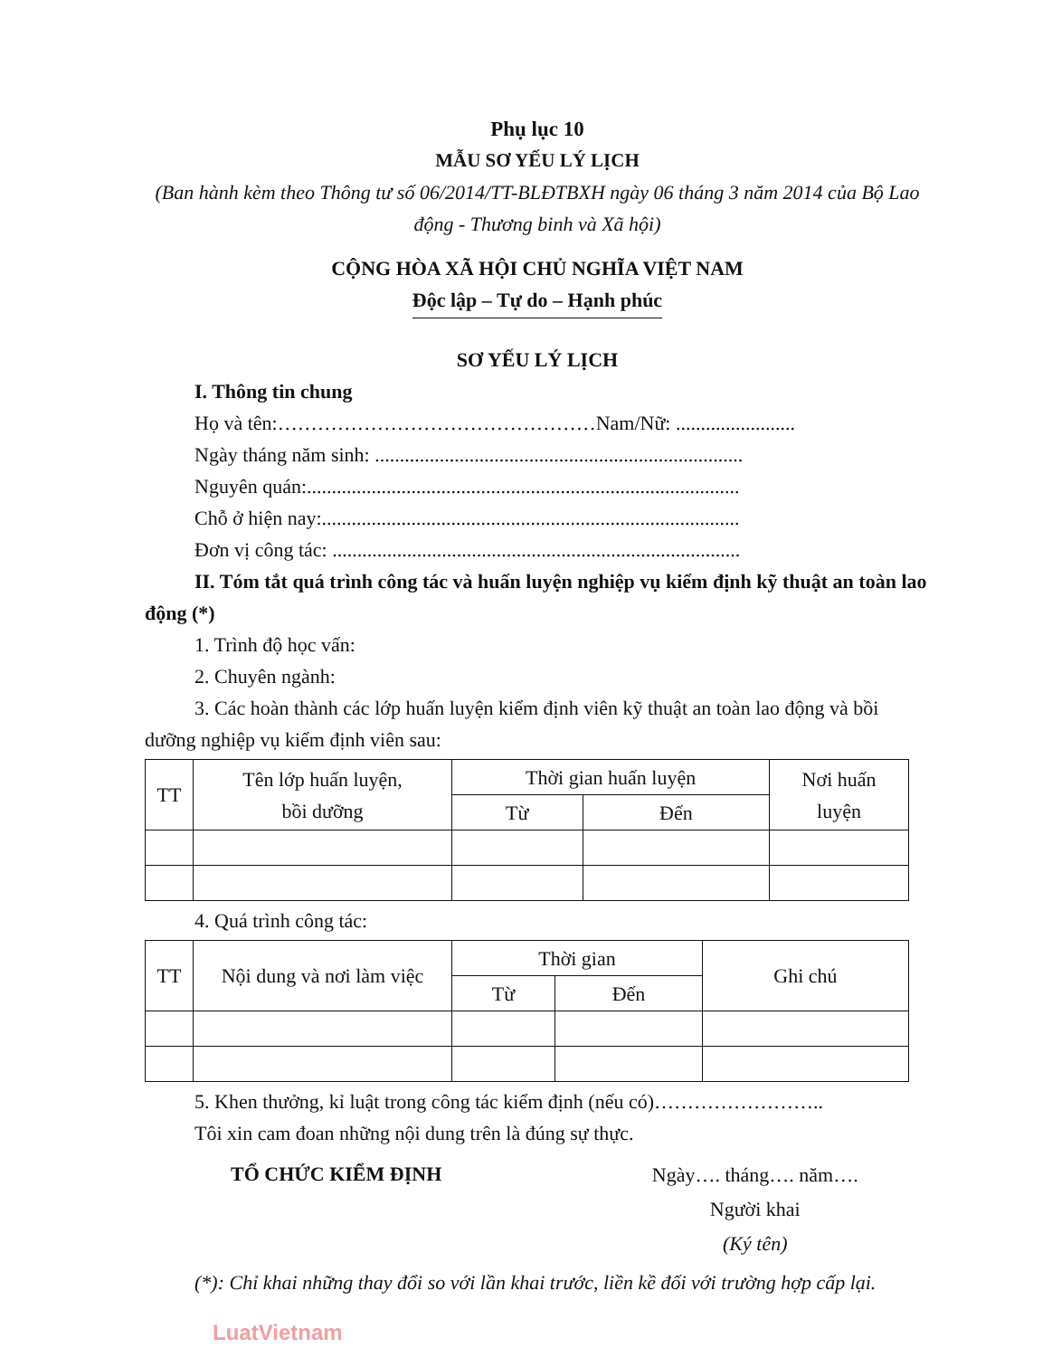Phụ lục 10
MẪU SƠ YẾU LÝ LỊCH
(Ban hành kèm theo Thông tư số 06/2014/TT-BLĐTBXH ngày 06 tháng 3 năm 2014 của Bộ Lao động - Thương binh và Xã hội)
CỘNG HÒA XÃ HỘI CHỦ NGHĨA VIỆT NAM
Độc lập – Tự do – Hạnh phúc
SƠ YẾU LÝ LỊCH
I. Thông tin chung
Họ và tên:…………………………………………Nam/Nữ: ........................
Ngày tháng năm sinh: ..........................................................................
Nguyên quán:.......................................................................................
Chỗ ở hiện nay:....................................................................................
Đơn vị công tác: ..................................................................................
II. Tóm tắt quá trình công tác và huấn luyện nghiệp vụ kiểm định kỹ thuật an toàn lao động (*)
1. Trình độ học vấn:
2. Chuyên ngành:
3. Các hoàn thành các lớp huấn luyện kiểm định viên kỹ thuật an toàn lao động và bồi dưỡng nghiệp vụ kiểm định viên sau:
| TT | Tên lớp huấn luyện, bồi dưỡng | Thời gian huấn luyện | | Nơi huấn luyện |
| --- | --- | --- | --- | --- |
| | | Từ | Đến | |
4. Quá trình công tác:
| TT | Nội dung và nơi làm việc | Thời gian | | Ghi chú |
| --- | --- | --- | --- | --- |
| | | Từ | Đến | |
5. Khen thưởng, kỉ luật trong công tác kiểm định (nếu có)……………………..
Tôi xin cam đoan những nội dung trên là đúng sự thực.
TỔ CHỨC KIỂM ĐỊNH
Ngày…. tháng…. năm….
Người khai
(Ký tên)
(*): Chỉ khai những thay đổi so với lần khai trước, liền kề đối với trường hợp cấp lại.
LuatVietnam